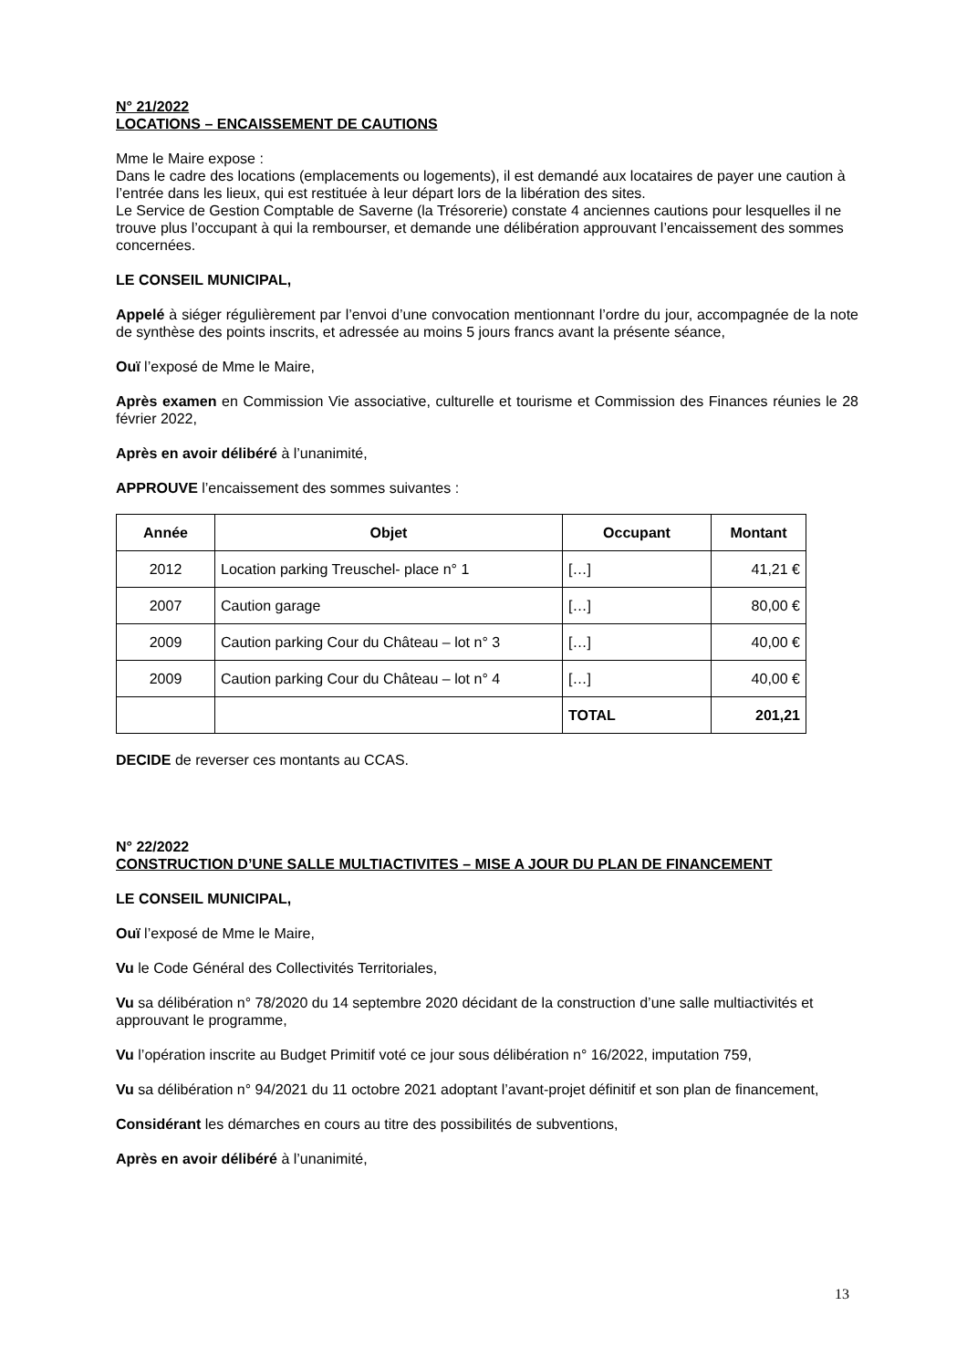N° 21/2022
LOCATIONS – ENCAISSEMENT DE CAUTIONS
Mme le Maire expose :
Dans le cadre des locations (emplacements ou logements), il est demandé aux locataires de payer une caution à l’entrée dans les lieux, qui est restituée à leur départ lors de la libération des sites.
Le Service de Gestion Comptable de Saverne (la Trésorerie) constate 4 anciennes cautions pour lesquelles il ne trouve plus l’occupant à qui la rembourser, et demande une délibération approuvant l’encaissement des sommes concernées.
LE CONSEIL MUNICIPAL,
Appelé à siéger régulièrement par l’envoi d’une convocation mentionnant l’ordre du jour, accompagnée de la note de synthèse des points inscrits, et adressée au moins 5 jours francs avant la présente séance,
Ouï l’exposé de Mme le Maire,
Après examen en Commission Vie associative, culturelle et tourisme et Commission des Finances réunies le 28 février 2022,
Après en avoir délibéré à l’unanimité,
APPROUVE l’encaissement des sommes suivantes :
| Année | Objet | Occupant | Montant |
| --- | --- | --- | --- |
| 2012 | Location parking Treuschel- place n° 1 | […] | 41,21 € |
| 2007 | Caution garage | […] | 80,00 € |
| 2009 | Caution parking Cour du Château – lot n° 3 | […] | 40,00 € |
| 2009 | Caution parking Cour du Château – lot n° 4 | […] | 40,00 € |
| | | TOTAL | 201,21 |
DECIDE de reverser ces montants au CCAS.
N° 22/2022
CONSTRUCTION D’UNE SALLE MULTIACTIVITES – MISE A JOUR DU PLAN DE FINANCEMENT
LE CONSEIL MUNICIPAL,
Ouï l’exposé de Mme le Maire,
Vu le Code Général des Collectivités Territoriales,
Vu sa délibération n° 78/2020 du 14 septembre 2020 décidant de la construction d’une salle multiactivités et approuvant le programme,
Vu l’opération inscrite au Budget Primitif voté ce jour sous délibération n° 16/2022, imputation 759,
Vu sa délibération n° 94/2021 du 11 octobre 2021 adoptant l’avant-projet définitif et son plan de financement,
Considérant les démarches en cours au titre des possibilités de subventions,
Après en avoir délibéré à l’unanimité,
13